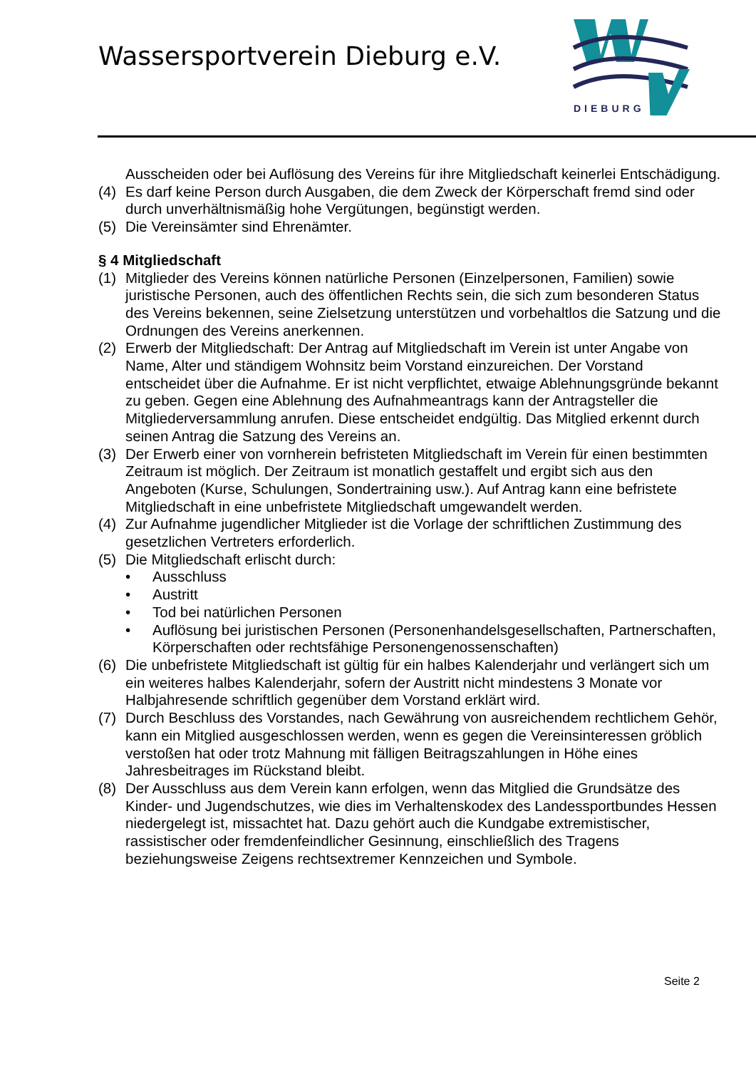Wassersportverein Dieburg e.V.
DIEBURG
Ausscheiden oder bei Auflösung des Vereins für ihre Mitgliedschaft keinerlei Entschädigung.
(4) Es darf keine Person durch Ausgaben, die dem Zweck der Körperschaft fremd sind oder durch unverhältnismäßig hohe Vergütungen, begünstigt werden.
(5) Die Vereinsämter sind Ehrenämter.
§ 4 Mitgliedschaft
(1) Mitglieder des Vereins können natürliche Personen (Einzelpersonen, Familien) sowie juristische Personen, auch des öffentlichen Rechts sein, die sich zum besonderen Status des Vereins bekennen, seine Zielsetzung unterstützen und vorbehaltlos die Satzung und die Ordnungen des Vereins anerkennen.
(2) Erwerb der Mitgliedschaft: Der Antrag auf Mitgliedschaft im Verein ist unter Angabe von Name, Alter und ständigem Wohnsitz beim Vorstand einzureichen. Der Vorstand entscheidet über die Aufnahme. Er ist nicht verpflichtet, etwaige Ablehnungsgründe bekannt zu geben. Gegen eine Ablehnung des Aufnahmeantrags kann der Antragsteller die Mitgliederversammlung anrufen. Diese entscheidet endgültig. Das Mitglied erkennt durch seinen Antrag die Satzung des Vereins an.
(3) Der Erwerb einer von vornherein befristeten Mitgliedschaft im Verein für einen bestimmten Zeitraum ist möglich. Der Zeitraum ist monatlich gestaffelt und ergibt sich aus den Angeboten (Kurse, Schulungen, Sondertraining usw.). Auf Antrag kann eine befristete Mitgliedschaft in eine unbefristete Mitgliedschaft umgewandelt werden.
(4) Zur Aufnahme jugendlicher Mitglieder ist die Vorlage der schriftlichen Zustimmung des gesetzlichen Vertreters erforderlich.
(5) Die Mitgliedschaft erlischt durch:
• Ausschluss
• Austritt
• Tod bei natürlichen Personen
• Auflösung bei juristischen Personen (Personenhandelsgesellschaften, Partnerschaften, Körperschaften oder rechtsfähige Personengenossenschaften)
(6) Die unbefristete Mitgliedschaft ist gültig für ein halbes Kalenderjahr und verlängert sich um ein weiteres halbes Kalenderjahr, sofern der Austritt nicht mindestens 3 Monate vor Halbjahresende schriftlich gegenüber dem Vorstand erklärt wird.
(7) Durch Beschluss des Vorstandes, nach Gewährung von ausreichendem rechtlichem Gehör, kann ein Mitglied ausgeschlossen werden, wenn es gegen die Vereinsinteressen gröblich verstoßen hat oder trotz Mahnung mit fälligen Beitragszahlungen in Höhe eines Jahresbeitrages im Rückstand bleibt.
(8) Der Ausschluss aus dem Verein kann erfolgen, wenn das Mitglied die Grundsätze des Kinder- und Jugendschutzes, wie dies im Verhaltenskodex des Landessportbundes Hessen niedergelegt ist, missachtet hat. Dazu gehört auch die Kundgabe extremistischer, rassistischer oder fremdenfeindlicher Gesinnung, einschließlich des Tragens beziehungsweise Zeigens rechtsextremer Kennzeichen und Symbole.
Seite 2